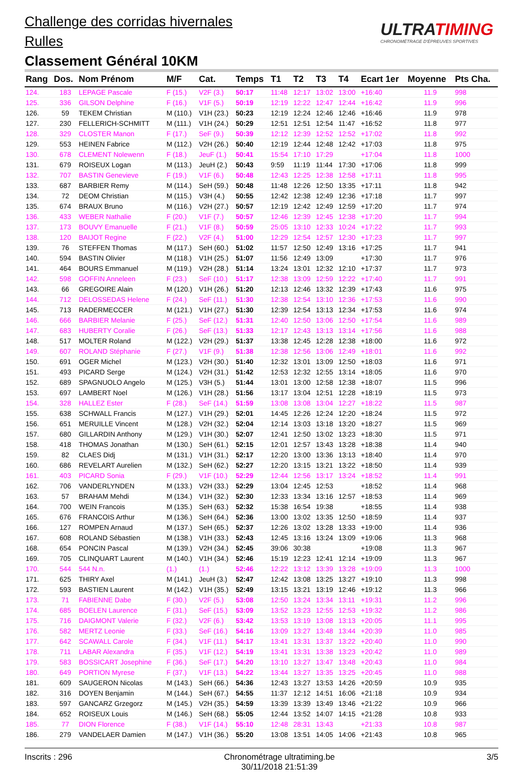Challenge des corridas hivernales
Rulles
Classement Général 10KM
ULTRATIMING
CHRONOMÉTRAGE D'ÉPREUVES SPORTIVES
| Rang | Dos. | Nom Prénom | M/F | Cat. | Temps | T1 | T2 | T3 | T4 | Ecart 1er | Moyenne | Pts Cha. |
| --- | --- | --- | --- | --- | --- | --- | --- | --- | --- | --- | --- | --- |
| 124. | 183 | LEPAGE Pascale | F (15.) | V2F (3.) | 50:17 | 11:48 | 12:17 | 13:02 | 13:00 | +16:40 | 11.9 | 998 |
| 125. | 336 | GILSON Delphine | F (16.) | V1F (5.) | 50:19 | 12:19 | 12:22 | 12:47 | 12:44 | +16:42 | 11.9 | 996 |
| 126. | 59 | TEKEM Christian | M (110.) | V1H (23.) | 50:23 | 12:19 | 12:24 | 12:46 | 12:46 | +16:46 | 11.9 | 978 |
| 127. | 230 | FELLERICH-SCHMITT | M (111.) | V1H (24.) | 50:29 | 12:51 | 12:51 | 12:54 | 11:47 | +16:52 | 11.8 | 977 |
| 128. | 329 | CLOSTER Manon | F (17.) | SeF (9.) | 50:39 | 12:12 | 12:39 | 12:52 | 12:52 | +17:02 | 11.8 | 992 |
| 129. | 553 | HEINEN Fabrice | M (112.) | V2H (26.) | 50:40 | 12:19 | 12:44 | 12:48 | 12:42 | +17:03 | 11.8 | 975 |
| 130. | 678 | CLEMENT Nolewenn | F (18.) | JeuF (1.) | 50:41 | 15:54 | 17:10 | 17:29 | | +17:04 | 11.8 | 1000 |
| 131. | 679 | ROISEUX Logan | M (113.) | JeuH (2.) | 50:43 | 9:59 | 11:19 | 11:44 | 17:30 | +17:06 | 11.8 | 999 |
| 132. | 707 | BASTIN Genevieve | F (19.) | V1F (6.) | 50:48 | 12:43 | 12:25 | 12:38 | 12:58 | +17:11 | 11.8 | 995 |
| 133. | 687 | BARBIER Remy | M (114.) | SeH (59.) | 50:48 | 11:48 | 12:26 | 12:50 | 13:35 | +17:11 | 11.8 | 942 |
| 134. | 72 | DEOM Christian | M (115.) | V3H (4.) | 50:55 | 12:42 | 12:38 | 12:49 | 12:36 | +17:18 | 11.7 | 997 |
| 135. | 674 | BRAUX Bruno | M (116.) | V2H (27.) | 50:57 | 12:19 | 12:42 | 12:49 | 12:59 | +17:20 | 11.7 | 974 |
| 136. | 433 | WEBER Nathalie | F (20.) | V1F (7.) | 50:57 | 12:46 | 12:39 | 12:45 | 12:38 | +17:20 | 11.7 | 994 |
| 137. | 173 | BOUVY Emanuelle | F (21.) | V1F (8.) | 50:59 | 25:05 | 13:10 | 12:33 | 10:24 | +17:22 | 11.7 | 993 |
| 138. | 120 | BAIJOT Regine | F (22.) | V2F (4.) | 51:00 | 12:29 | 12:54 | 12:57 | 12:30 | +17:23 | 11.7 | 997 |
| 139. | 76 | STEFFEN Thomas | M (117.) | SeH (60.) | 51:02 | 11:57 | 12:50 | 12:49 | 13:16 | +17:25 | 11.7 | 941 |
| 140. | 594 | BASTIN Olivier | M (118.) | V1H (25.) | 51:07 | 11:56 | 12:49 | 13:09 | | +17:30 | 11.7 | 976 |
| 141. | 464 | BOURS Emmanuel | M (119.) | V2H (28.) | 51:14 | 13:24 | 13:01 | 12:32 | 12:10 | +17:37 | 11.7 | 973 |
| 142. | 598 | GOFFIN Anneleen | F (23.) | SeF (10.) | 51:17 | 12:38 | 13:09 | 12:59 | 12:22 | +17:40 | 11.7 | 991 |
| 143. | 66 | GREGOIRE Alain | M (120.) | V1H (26.) | 51:20 | 12:13 | 12:46 | 13:32 | 12:39 | +17:43 | 11.6 | 975 |
| 144. | 712 | DELOSSEDAS Helene | F (24.) | SeF (11.) | 51:30 | 12:38 | 12:54 | 13:10 | 12:36 | +17:53 | 11.6 | 990 |
| 145. | 713 | RADERMECCER | M (121.) | V1H (27.) | 51:30 | 12:39 | 12:54 | 13:13 | 12:34 | +17:53 | 11.6 | 974 |
| 146. | 666 | BARBIER Melanie | F (25.) | SeF (12.) | 51:31 | 12:40 | 12:50 | 13:06 | 12:50 | +17:54 | 11.6 | 989 |
| 147. | 683 | HUBERTY Coralie | F (26.) | SeF (13.) | 51:33 | 12:17 | 12:43 | 13:13 | 13:14 | +17:56 | 11.6 | 988 |
| 148. | 517 | MOLTER Roland | M (122.) | V2H (29.) | 51:37 | 13:38 | 12:45 | 12:28 | 12:38 | +18:00 | 11.6 | 972 |
| 149. | 607 | ROLAND Stéphanie | F (27.) | V1F (9.) | 51:38 | 12:38 | 12:56 | 13:06 | 12:49 | +18:01 | 11.6 | 992 |
| 150. | 691 | OGER Michel | M (123.) | V2H (30.) | 51:40 | 12:32 | 13:01 | 13:09 | 12:50 | +18:03 | 11.6 | 971 |
| 151. | 493 | PICARD Serge | M (124.) | V2H (31.) | 51:42 | 12:53 | 12:32 | 12:55 | 13:14 | +18:05 | 11.6 | 970 |
| 152. | 689 | SPAGNUOLO Angelo | M (125.) | V3H (5.) | 51:44 | 13:01 | 13:00 | 12:58 | 12:38 | +18:07 | 11.5 | 996 |
| 153. | 697 | LAMBERT Noel | M (126.) | V1H (28.) | 51:56 | 13:17 | 13:04 | 12:51 | 12:28 | +18:19 | 11.5 | 973 |
| 154. | 328 | HALLEZ Ester | F (28.) | SeF (14.) | 51:59 | 13:08 | 13:08 | 13:04 | 12:27 | +18:22 | 11.5 | 987 |
| 155. | 638 | SCHWALL Francis | M (127.) | V1H (29.) | 52:01 | 14:45 | 12:26 | 12:24 | 12:20 | +18:24 | 11.5 | 972 |
| 156. | 651 | MERUILLE Vincent | M (128.) | V2H (32.) | 52:04 | 12:14 | 13:03 | 13:18 | 13:20 | +18:27 | 11.5 | 969 |
| 157. | 680 | GILLARDIN Anthony | M (129.) | V1H (30.) | 52:07 | 12:41 | 12:50 | 13:02 | 13:23 | +18:30 | 11.5 | 971 |
| 158. | 418 | THOMAS Jonathan | M (130.) | SeH (61.) | 52:15 | 12:01 | 12:57 | 13:43 | 13:28 | +18:38 | 11.4 | 940 |
| 159. | 82 | CLAES Didj | M (131.) | V1H (31.) | 52:17 | 12:20 | 13:00 | 13:36 | 13:13 | +18:40 | 11.4 | 970 |
| 160. | 686 | REVELART Aurelien | M (132.) | SeH (62.) | 52:27 | 12:20 | 13:15 | 13:21 | 13:22 | +18:50 | 11.4 | 939 |
| 161. | 403 | PICARD Sonia | F (29.) | V1F (10.) | 52:29 | 12:44 | 12:56 | 13:17 | 13:24 | +18:52 | 11.4 | 991 |
| 162. | 706 | VANDERLYNDEN | M (133.) | V2H (33.) | 52:29 | 13:04 | 12:45 | 12:53 | | +18:52 | 11.4 | 968 |
| 163. | 57 | BRAHAM Mehdi | M (134.) | V1H (32.) | 52:30 | 12:33 | 13:34 | 13:16 | 12:57 | +18:53 | 11.4 | 969 |
| 164. | 700 | WEIN Francois | M (135.) | SeH (63.) | 52:32 | 15:38 | 16:54 | 19:38 | | +18:55 | 11.4 | 938 |
| 165. | 676 | FRANCOIS Arthur | M (136.) | SeH (64.) | 52:36 | 13:00 | 13:02 | 13:35 | 12:50 | +18:59 | 11.4 | 937 |
| 166. | 127 | ROMPEN Arnaud | M (137.) | SeH (65.) | 52:37 | 12:26 | 13:02 | 13:28 | 13:33 | +19:00 | 11.4 | 936 |
| 167. | 608 | ROLAND Sébastien | M (138.) | V1H (33.) | 52:43 | 12:45 | 13:16 | 13:24 | 13:09 | +19:06 | 11.3 | 968 |
| 168. | 654 | PONCIN Pascal | M (139.) | V2H (34.) | 52:45 | 39:06 | 30:38 | | | +19:08 | 11.3 | 967 |
| 169. | 705 | CLINQUART Laurent | M (140.) | V1H (34.) | 52:46 | 15:19 | 12:23 | 12:41 | 12:14 | +19:09 | 11.3 | 967 |
| 170. | 544 | 544 N.n. | (1.) | (1.) | 52:46 | 12:22 | 13:12 | 13:39 | 13:28 | +19:09 | 11.3 | 1000 |
| 171. | 625 | THIRY Axel | M (141.) | JeuH (3.) | 52:47 | 12:42 | 13:08 | 13:25 | 13:27 | +19:10 | 11.3 | 998 |
| 172. | 593 | BASTIEN Laurent | M (142.) | V1H (35.) | 52:49 | 13:15 | 13:21 | 13:19 | 12:46 | +19:12 | 11.3 | 966 |
| 173. | 71 | FABIENNE Dabe | F (30.) | V2F (5.) | 53:08 | 12:50 | 13:24 | 13:34 | 13:11 | +19:31 | 11.2 | 996 |
| 174. | 685 | BOELEN Laurence | F (31.) | SeF (15.) | 53:09 | 13:52 | 13:23 | 12:55 | 12:53 | +19:32 | 11.2 | 986 |
| 175. | 716 | DAIGMONT Valerie | F (32.) | V2F (6.) | 53:42 | 13:53 | 13:19 | 13:08 | 13:13 | +20:05 | 11.1 | 995 |
| 176. | 582 | MERTZ Leonie | F (33.) | SeF (16.) | 54:16 | 13:09 | 13:27 | 13:48 | 13:44 | +20:39 | 11.0 | 985 |
| 177. | 642 | SCAWALL Carole | F (34.) | V1F (11.) | 54:17 | 13:41 | 13:31 | 13:37 | 13:22 | +20:40 | 11.0 | 990 |
| 178. | 711 | LABAR Alexandra | F (35.) | V1F (12.) | 54:19 | 13:41 | 13:31 | 13:38 | 13:23 | +20:42 | 11.0 | 989 |
| 179. | 583 | BOSSICART Josephine | F (36.) | SeF (17.) | 54:20 | 13:10 | 13:27 | 13:47 | 13:48 | +20:43 | 11.0 | 984 |
| 180. | 649 | PORTION Myrese | F (37.) | V1F (13.) | 54:22 | 13:44 | 13:27 | 13:35 | 13:25 | +20:45 | 11.0 | 988 |
| 181. | 609 | SAUGERON Nicolas | M (143.) | SeH (66.) | 54:36 | 12:43 | 13:27 | 13:53 | 14:26 | +20:59 | 10.9 | 935 |
| 182. | 316 | DOYEN Benjamin | M (144.) | SeH (67.) | 54:55 | 11:37 | 12:12 | 14:51 | 16:06 | +21:18 | 10.9 | 934 |
| 183. | 597 | GANCARZ Grzegorz | M (145.) | V2H (35.) | 54:59 | 13:39 | 13:39 | 13:49 | 13:46 | +21:22 | 10.9 | 966 |
| 184. | 652 | ROISEUX Louis | M (146.) | SeH (68.) | 55:05 | 12:44 | 13:52 | 14:07 | 14:15 | +21:28 | 10.8 | 933 |
| 185. | 77 | DION Florence | F (38.) | V1F (14.) | 55:10 | 12:48 | 28:31 | 13:43 | | +21:33 | 10.8 | 987 |
| 186. | 279 | VANDELAER Damien | M (147.) | V1H (36.) | 55:20 | 13:08 | 13:51 | 14:05 | 14:06 | +21:43 | 10.8 | 965 |
Inscrits : 296 Chronométrage ultratiming.be
30/11/2018 21:51:39 3/5